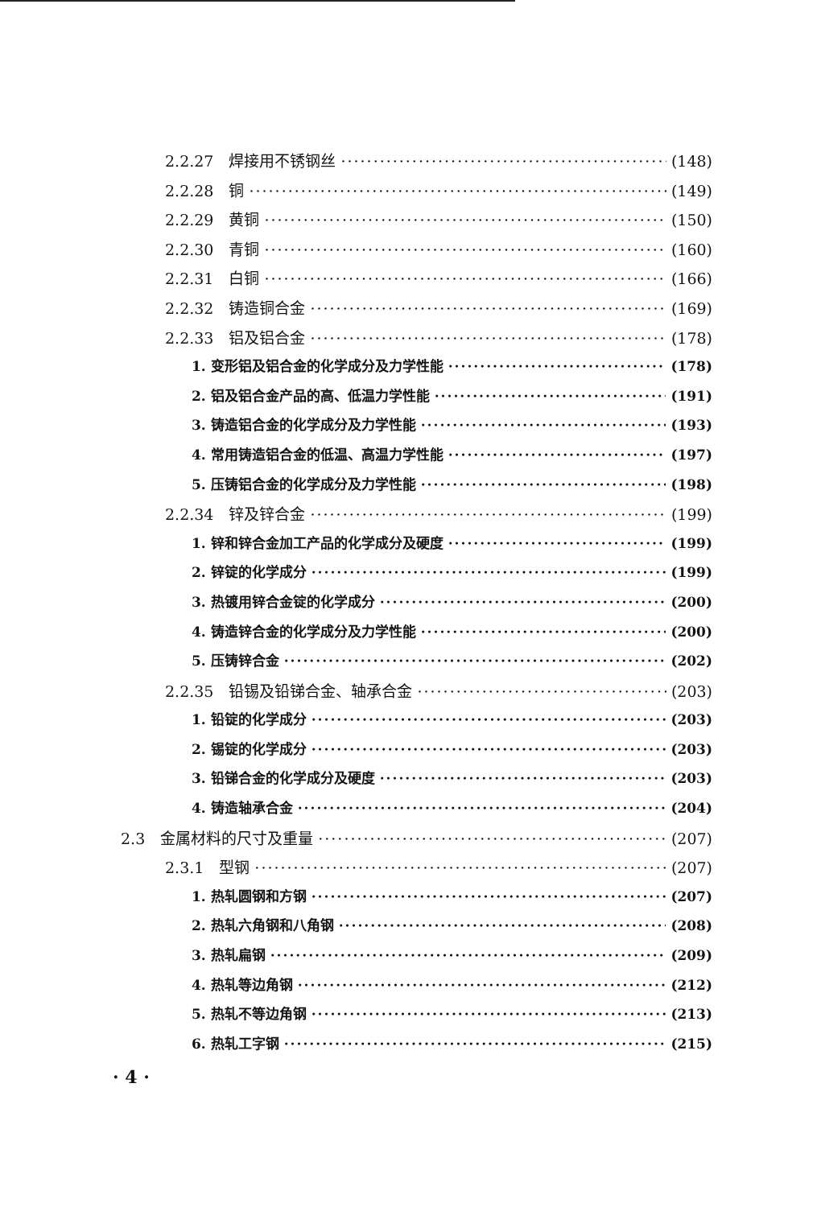2.2.27　焊接用不锈钢丝 (148)
2.2.28　铜 (149)
2.2.29　黄铜 (150)
2.2.30　青铜 (160)
2.2.31　白铜 (166)
2.2.32　铸造铜合金 (169)
2.2.33　铝及铝合金 (178)
1. 变形铝及铝合金的化学成分及力学性能 (178)
2. 铝及铝合金产品的高、低温力学性能 (191)
3. 铸造铝合金的化学成分及力学性能 (193)
4. 常用铸造铝合金的低温、高温力学性能 (197)
5. 压铸铝合金的化学成分及力学性能 (198)
2.2.34　锌及锌合金 (199)
1. 锌和锌合金加工产品的化学成分及硬度 (199)
2. 锌锭的化学成分 (199)
3. 热镀用锌合金锭的化学成分 (200)
4. 铸造锌合金的化学成分及力学性能 (200)
5. 压铸锌合金 (202)
2.2.35　铅锡及铅锑合金、轴承合金 (203)
1. 铅锭的化学成分 (203)
2. 锡锭的化学成分 (203)
3. 铅锑合金的化学成分及硬度 (203)
4. 铸造轴承合金 (204)
2.3　金属材料的尺寸及重量 (207)
2.3.1　型钢 (207)
1. 热轧圆钢和方钢 (207)
2. 热轧六角钢和八角钢 (208)
3. 热轧扁钢 (209)
4. 热轧等边角钢 (212)
5. 热轧不等边角钢 (213)
6. 热轧工字钢 (215)
· 4 ·